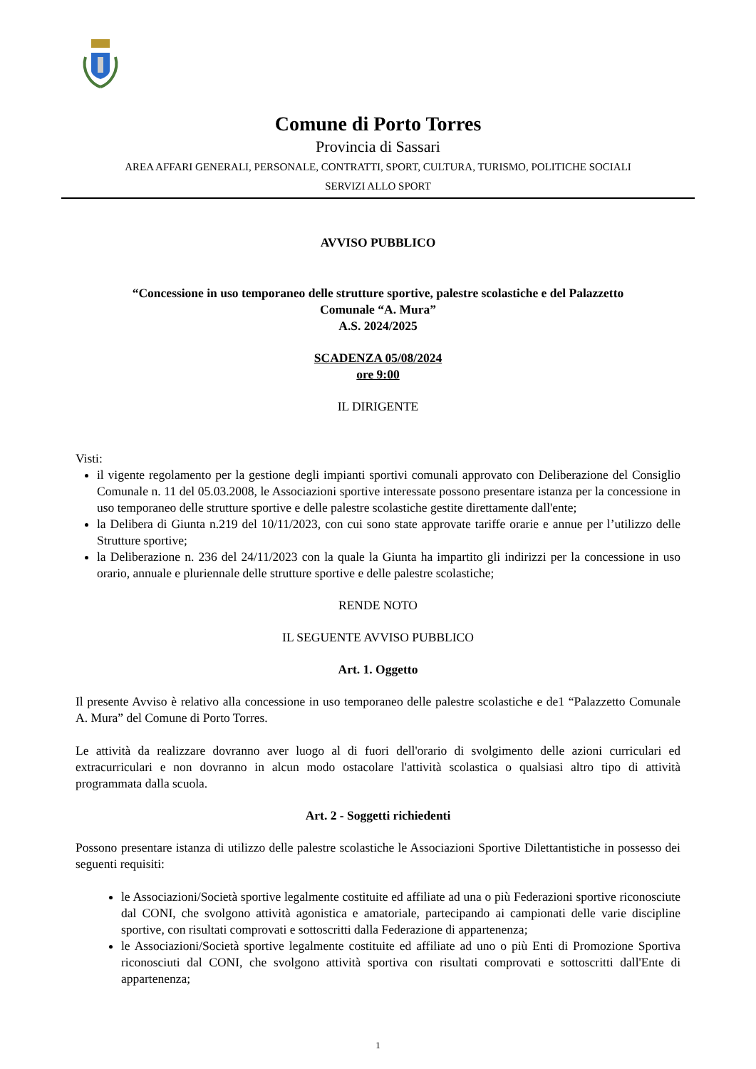Comune di Porto Torres
Provincia di Sassari
AREA AFFARI GENERALI, PERSONALE, CONTRATTI, SPORT, CULTURA, TURISMO, POLITICHE SOCIALI
SERVIZI ALLO SPORT
AVVISO PUBBLICO
“Concessione in uso temporaneo delle strutture sportive, palestre scolastiche e del Palazzetto
Comunale “A. Mura”
A.S. 2024/2025
SCADENZA 05/08/2024
ore 9:00
IL DIRIGENTE
Visti:
il vigente regolamento per la gestione degli impianti sportivi comunali approvato con Deliberazione del Consiglio Comunale n. 11 del 05.03.2008, le Associazioni sportive interessate possono presentare istanza per la concessione in uso temporaneo delle strutture sportive e delle palestre scolastiche gestite direttamente dall'ente;
la Delibera di Giunta n.219 del 10/11/2023, con cui sono state approvate tariffe orarie e annue per l’utilizzo delle Strutture sportive;
la Deliberazione n. 236 del 24/11/2023 con la quale la Giunta ha impartito gli indirizzi per la concessione in uso orario, annuale e pluriennale delle strutture sportive e delle palestre scolastiche;
RENDE NOTO
IL SEGUENTE AVVISO PUBBLICO
Art. 1. Oggetto
Il presente Avviso è relativo alla concessione in uso temporaneo delle palestre scolastiche e de1 “Palazzetto Comunale A. Mura” del Comune di Porto Torres.
Le attività da realizzare dovranno aver luogo al di fuori dell'orario di svolgimento delle azioni curriculari ed extracurriculari e non dovranno in alcun modo ostacolare l'attività scolastica o qualsiasi altro tipo di attività programmata dalla scuola.
Art. 2 - Soggetti richiedenti
Possono presentare istanza di utilizzo delle palestre scolastiche le Associazioni Sportive Dilettantistiche in possesso dei seguenti requisiti:
le Associazioni/Società sportive legalmente costituite ed affiliate ad una o più Federazioni sportive riconosciute dal CONI, che svolgono attività agonistica e amatoriale, partecipando ai campionati delle varie discipline sportive, con risultati comprovati e sottoscritti dalla Federazione di appartenenza;
le Associazioni/Società sportive legalmente costituite ed affiliate ad uno o più Enti di Promozione Sportiva riconosciuti dal CONI, che svolgono attività sportiva con risultati comprovati e sottoscritti dall'Ente di appartenenza;
1